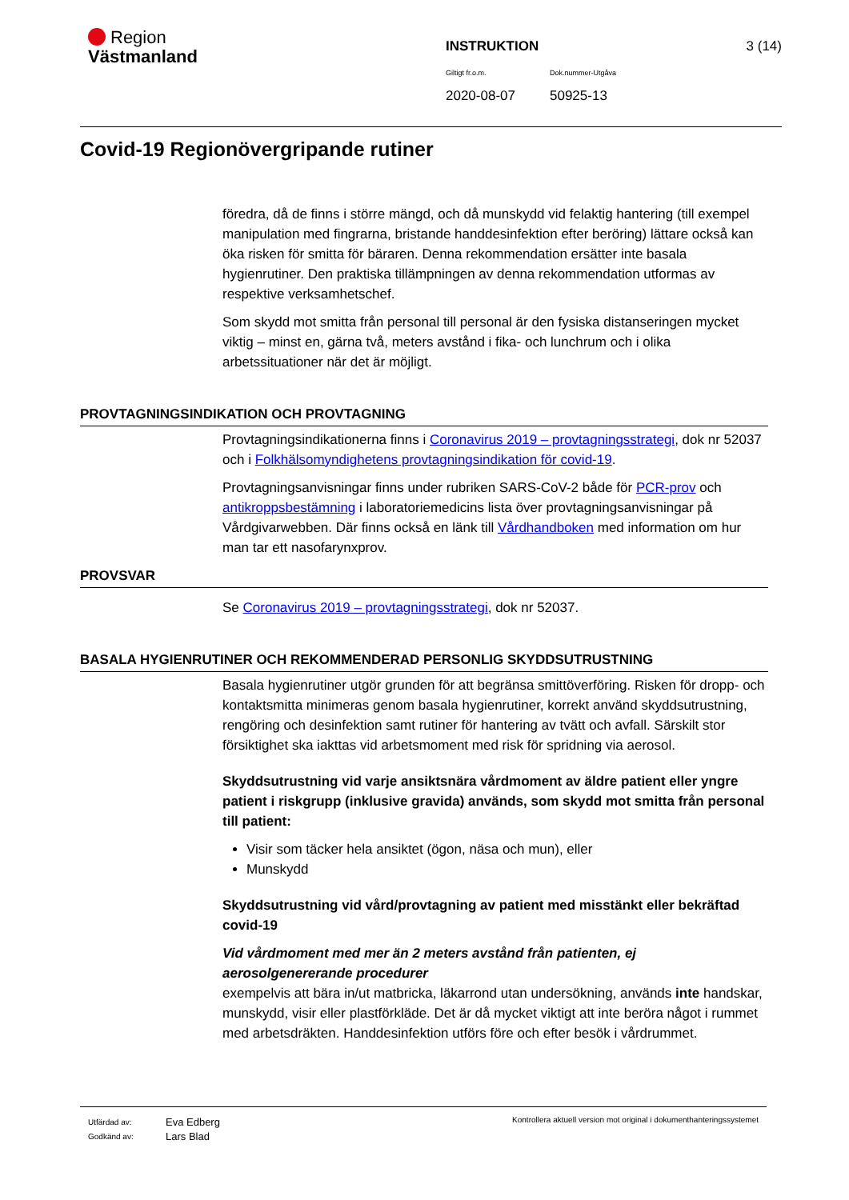Region
Västmanland
INSTRUKTION 3 (14)
Giltigt fr.o.m. Dok.nummer-Utgåva
2020-08-07 50925-13
Covid-19 Regionövergripande rutiner
föredra, då de finns i större mängd, och då munskydd vid felaktig hantering (till exempel manipulation med fingrarna, bristande handdesinfektion efter beröring) lättare också kan öka risken för smitta för bäraren. Denna rekommendation ersätter inte basala hygienrutiner. Den praktiska tillämpningen av denna rekommendation utformas av respektive verksamhetschef.
Som skydd mot smitta från personal till personal är den fysiska distanseringen mycket viktig – minst en, gärna två, meters avstånd i fika- och lunchrum och i olika arbetssituationer när det är möjligt.
PROVTAGNINGSINDIKATION OCH PROVTAGNING
Provtagningsindikationerna finns i Coronavirus 2019 – provtagningsstrategi, dok nr 52037 och i Folkhälsomyndighetens provtagningsindikation för covid-19.
Provtagningsanvisningar finns under rubriken SARS-CoV-2 både för PCR-prov och antikroppsbestämning i laboratoriemedicins lista över provtagningsanvisningar på Vårdgivarwebben. Där finns också en länk till Vårdhandboken med information om hur man tar ett nasofarynxprov.
PROVSVAR
Se Coronavirus 2019 – provtagningsstrategi, dok nr 52037.
BASALA HYGIENRUTINER OCH REKOMMENDERAD PERSONLIG SKYDDSUTRUSTNING
Basala hygienrutiner utgör grunden för att begränsa smittöverföring. Risken för dropp- och kontaktsmitta minimeras genom basala hygienrutiner, korrekt använd skyddsutrustning, rengöring och desinfektion samt rutiner för hantering av tvätt och avfall. Särskilt stor försiktighet ska iakttas vid arbetsmoment med risk för spridning via aerosol.
Skyddsutrustning vid varje ansiktsnära vårdmoment av äldre patient eller yngre patient i riskgrupp (inklusive gravida) används, som skydd mot smitta från personal till patient:
Visir som täcker hela ansiktet (ögon, näsa och mun), eller
Munskydd
Skyddsutrustning vid vård/provtagning av patient med misstänkt eller bekräftad covid-19
Vid vårdmoment med mer än 2 meters avstånd från patienten, ej aerosolgenererande procedurer
exempelvis att bära in/ut matbricka, läkarrond utan undersökning, används inte handskar, munskydd, visir eller plastförkläde. Det är då mycket viktigt att inte beröra något i rummet med arbetsdräkten. Handdesinfektion utförs före och efter besök i vårdrummet.
Utfärdad av:
Godkänd av:
Eva Edberg
Lars Blad
Kontrollera aktuell version mot original i dokumenthanteringssystemet